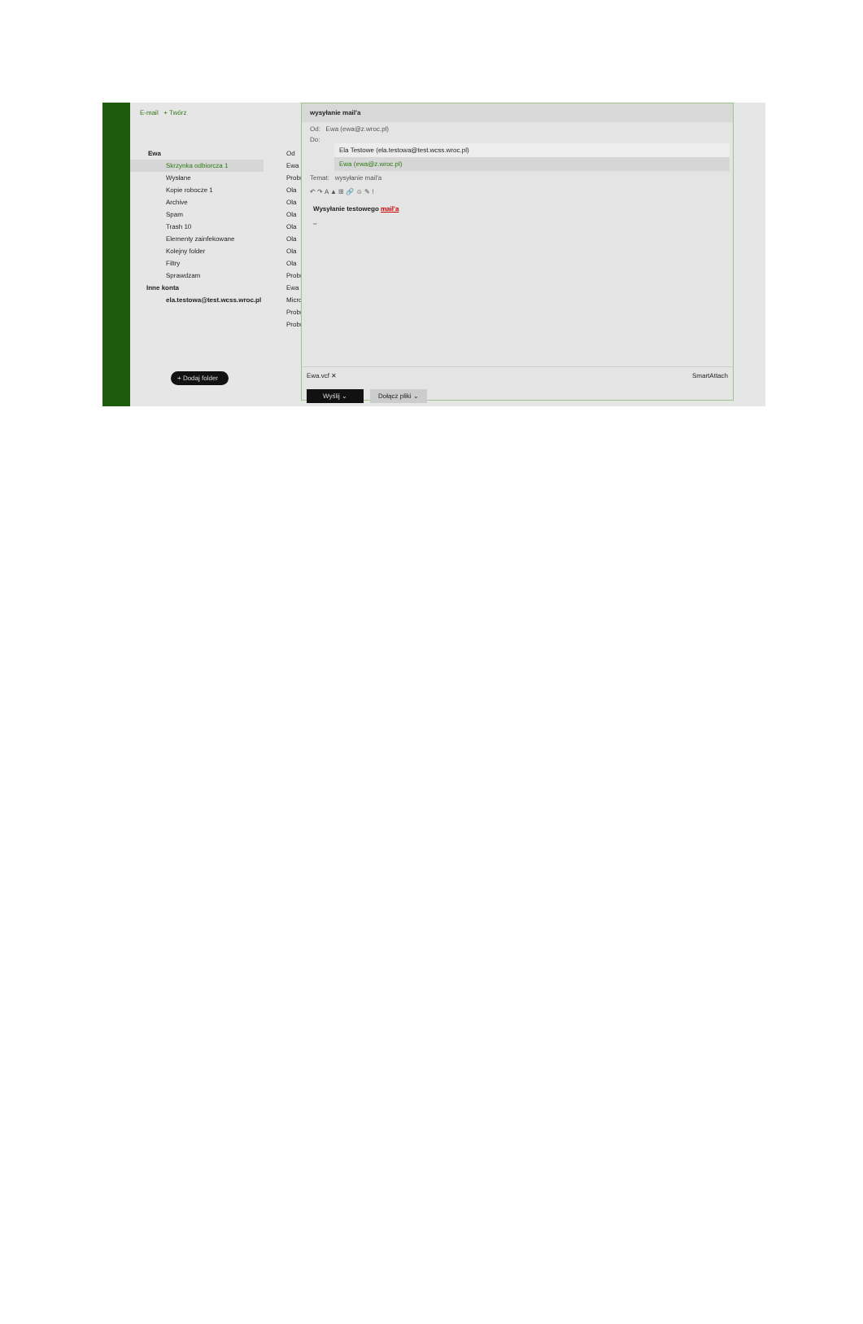E-mail + Twórz
Ewa
Skrzynka odbiorcza 1
Wysłane
Kopie robocze 1
Archive
Spam
Trash 10
Elementy zainfekowane
Kolejny folder
Filtry
Sprawdzam
Inne konta
ela.testowa@test.wcss.wroc.pl
+ Dodaj folder
Od
Ewa
Probr
Ola
Ola
Ola
Ola
Ola
Ola
Ola
Probr
Ewa
Micro
Probr
Probr
wysyłanie mail'a
Od: Ewa (ewa@z.wroc.pl)
Do:
Ela Testowe (ela.testowa@test.wcss.wroc.pl)
Ewa (ewa@z.wroc.pl)
Temat: wysyłanie mail'a
↶ ↷ A ▲ ⊞ 🔗 ☺ ✎ !
Wysyłanie testowego mail'a
–
Ewa.vcf ✕ SmartAttach
Wyślij ⌄ Dołącz pliki ⌄